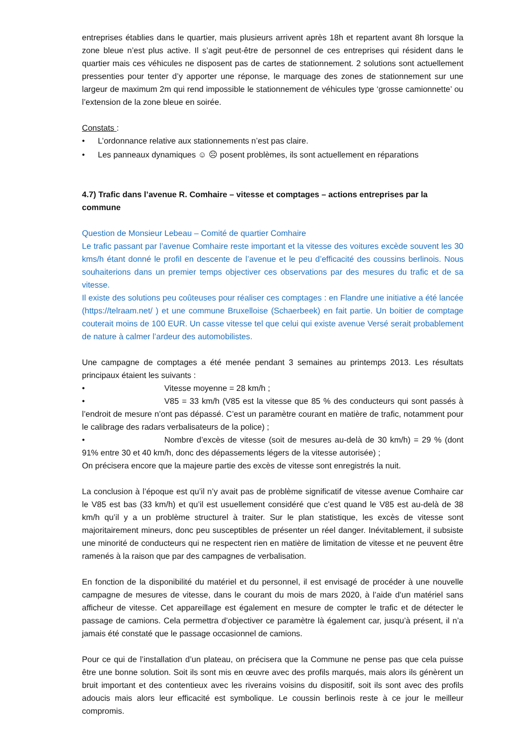entreprises établies dans le quartier, mais plusieurs arrivent après 18h et repartent avant 8h lorsque la zone bleue n’est plus active. Il s’agit peut-être de personnel de ces entreprises qui résident dans le quartier mais ces véhicules ne disposent pas de cartes de stationnement. 2 solutions sont actuellement pressenties pour tenter d’y apporter une réponse, le marquage des zones de stationnement sur une largeur de maximum 2m qui rend impossible le stationnement de véhicules type ‘grosse camionnette’ ou l’extension de la zone bleue en soirée.
Constats :
• L’ordonnance relative aux stationnements n’est pas claire.
• Les panneaux dynamiques ☺ ☹ posent problèmes, ils sont actuellement en réparations
4.7) Trafic dans l’avenue R. Comhaire – vitesse et comptages – actions entreprises par la commune
Question de Monsieur Lebeau – Comité de quartier Comhaire
Le trafic passant par l’avenue Comhaire reste important et la vitesse des voitures excède souvent les 30 kms/h étant donné le profil en descente de l’avenue et le peu d’efficacité des coussins berlinois. Nous souhaiterions dans un premier temps objectiver ces observations par des mesures du trafic et de sa vitesse.
Il existe des solutions peu coûteuses pour réaliser ces comptages : en Flandre une initiative a été lancée (https://telraam.net/ ) et une commune Bruxelloise (Schaerbeek) en fait partie. Un boitier de comptage couterait moins de 100 EUR. Un casse vitesse tel que celui qui existe avenue Versé serait probablement de nature à calmer l’ardeur des automobilistes.
Une campagne de comptages a été menée pendant 3 semaines au printemps 2013. Les résultats principaux étaient les suivants :
• Vitesse moyenne = 28 km/h ;
• V85 = 33 km/h (V85 est la vitesse que 85 % des conducteurs qui sont passés à l’endroit de mesure n’ont pas dépassé. C’est un paramètre courant en matière de trafic, notamment pour le calibrage des radars verbalisateurs de la police) ;
• Nombre d’excès de vitesse (soit de mesures au-delà de 30 km/h) = 29 % (dont 91% entre 30 et 40 km/h, donc des dépassements légers de la vitesse autorisée) ;
On précisera encore que la majeure partie des excès de vitesse sont enregistrés la nuit.
La conclusion à l’époque est qu’il n’y avait pas de problème significatif de vitesse avenue Comhaire car le V85 est bas (33 km/h) et qu’il est usuellement considéré que c’est quand le V85 est au-delà de 38 km/h qu’il y a un problème structurel à traiter. Sur le plan statistique, les excès de vitesse sont majoritairement mineurs, donc peu susceptibles de présenter un réel danger. Inévitablement, il subsiste une minorité de conducteurs qui ne respectent rien en matière de limitation de vitesse et ne peuvent être ramenés à la raison que par des campagnes de verbalisation.
En fonction de la disponibilité du matériel et du personnel, il est envisagé de procéder à une nouvelle campagne de mesures de vitesse, dans le courant du mois de mars 2020, à l’aide d’un matériel sans afficheur de vitesse. Cet appareillage est également en mesure de compter le trafic et de détecter le passage de camions. Cela permettra d’objectiver ce paramètre là également car, jusqu’à présent, il n’a jamais été constaté que le passage occasionnel de camions.
Pour ce qui de l’installation d’un plateau, on précisera que la Commune ne pense pas que cela puisse être une bonne solution. Soit ils sont mis en œuvre avec des profils marqués, mais alors ils génèrent un bruit important et des contentieux avec les riverains voisins du dispositif, soit ils sont avec des profils adoucis mais alors leur efficacité est symbolique. Le coussin berlinois reste à ce jour le meilleur compromis.